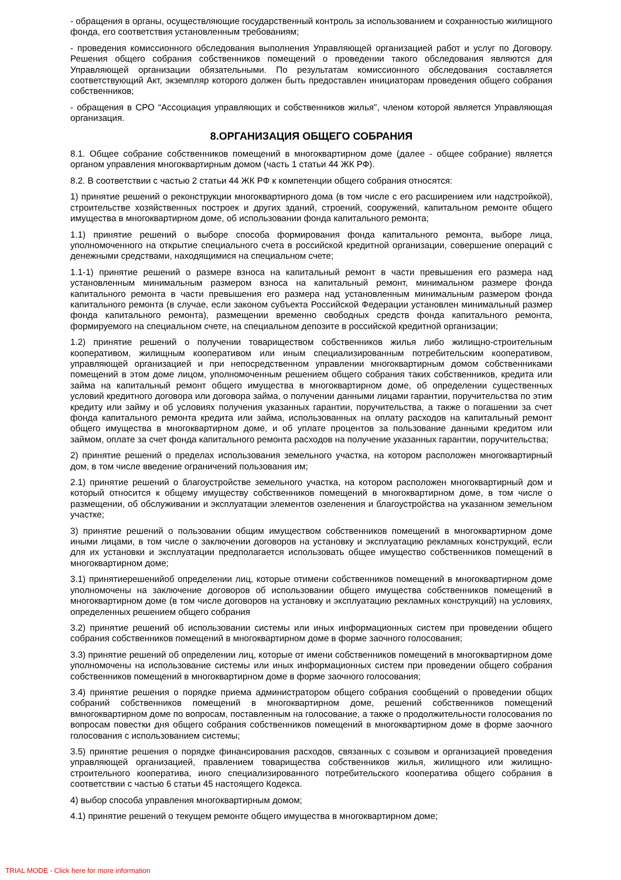- обращения в органы, осуществляющие государственный контроль за использованием и сохранностью жилищного фонда, его соответствия установленным требованиям;
- проведения комиссионного обследования выполнения Управляющей организацией работ и услуг по Договору. Решения общего собрания собственников помещений о проведении такого обследования являются для Управляющей организации обязательными. По результатам комиссионного обследования составляется соответствующий Акт, экземпляр которого должен быть предоставлен инициаторам проведения общего собрания собственников;
- обращения в СРО “Ассоциация управляющих и собственников жилья", членом которой является Управляющая организация.
8.ОРГАНИЗАЦИЯ ОБЩЕГО СОБРАНИЯ
8.1. Общее собрание собственников помещений в многоквартирном доме (далее - общее собрание) является органом управления многоквартирным домом (часть 1 статьи 44 ЖК РФ).
8.2. В соответствии с частью 2 статьи 44 ЖК РФ к компетенции общего собрания относятся:
1) принятие решений о реконструкции многоквартирного дома (в том числе с его расширением или надстройкой), строительстве хозяйственных построек и других зданий, строений, сооружений, капитальном ремонте общего имущества в многоквартирном доме, об использовании фонда капитального ремонта;
1.1) принятие решений о выборе способа формирования фонда капитального ремонта, выборе лица, уполномоченного на открытие специального счета в российской кредитной организации, совершение операций с денежными средствами, находящимися на специальном счете;
1.1-1) принятие решений о размере взноса на капитальный ремонт в части превышения его размера над установленным минимальным размером взноса на капитальный ремонт, минимальном размере фонда капитального ремонта в части превышения его размера над установленным минимальным размером фонда капитального ремонта (в случае, если законом субъекта Российской Федерации установлен минимальный размер фонда капитального ремонта), размещении временно свободных средств фонда капитального ремонта, формируемого на специальном счете, на специальном депозите в российской кредитной организации;
1.2) принятие решений о получении товариществом собственников жилья либо жилищно-строительным кооперативом, жилищным кооперативом или иным специализированным потребительским кооперативом, управляющей организацией и при непосредственном управлении многоквартирным домом собственниками помещений в этом доме лицом, уполномоченным решением общего собрания таких собственников, кредита или займа на капитальный ремонт общего имущества в многоквартирном доме, об определении существенных условий кредитного договора или договора займа, о получении данными лицами гарантии, поручительства по этим кредиту или займу и об условиях получения указанных гарантии, поручительства, а также о погашении за счет фонда капитального ремонта кредита или займа, использованных на оплату расходов на капитальный ремонт общего имущества в многоквартирном доме, и об уплате процентов за пользование данными кредитом или займом, оплате за счет фонда капитального ремонта расходов на получение указанных гарантии, поручительства;
2) принятие решений о пределах использования земельного участка, на котором расположен многоквартирный дом, в том числе введение ограничений пользования им;
2.1) принятие решений о благоустройстве земельного участка, на котором расположен многоквартирный дом и который относится к общему имуществу собственников помещений в многоквартирном доме, в том числе о размещении, об обслуживании и эксплуатации элементов озеленения и благоустройства на указанном земельном участке;
3) принятие решений о пользовании общим имуществом собственников помещений в многоквартирном доме иными лицами, в том числе о заключении договоров на установку и эксплуатацию рекламных конструкций, если для их установки и эксплуатации предполагается использовать общее имущество собственников помещений в многоквартирном доме;
3.1) принятиерешенийоб определении лиц, которые отимени собственников помещений в многоквартирном доме уполномочены на заключение договоров об использовании общего имущества собственников помещений в многоквартирном доме (в том числе договоров на установку и эксплуатацию рекламных конструкций) на условиях, определенных решением общего собрания
3.2) принятие решений об использовании системы или иных информационных систем при проведении общего собрания собственников помещений в многоквартирном доме в форме заочного голосования;
3.3) принятие решений об определении лиц, которые от имени собственников помещений в многоквартирном доме уполномочены на использование системы или иных информационных систем при проведении общего собрания собственников помещений в многоквартирном доме в форме заочного голосования;
3.4) принятие решения о порядке приема администратором общего собрания сообщений о проведении общих собраний собственников помещений в многоквартирном доме, решений собственников помещений вмногоквартирном доме по вопросам, поставленным на голосование, а также о продолжительности голосования по вопросам повестки дня общего собрания собственников помещений в многоквартирном доме в форме заочного голосования с использованием системы;
3.5) принятие решения о порядке финансирования расходов, связанных с созывом и организацией проведения управляющей организацией, правлением товарищества собственников жилья, жилищного или жилищно-строительного кооператива, иного специализированного потребительского кооператива общего собрания в соответствии с частью 6 статьи 45 настоящего Кодекса.
4) выбор способа управления многоквартирным домом;
4.1) принятие решений о текущем ремонте общего имущества в многоквартирном доме;
TRIAL MODE - Click here for more information